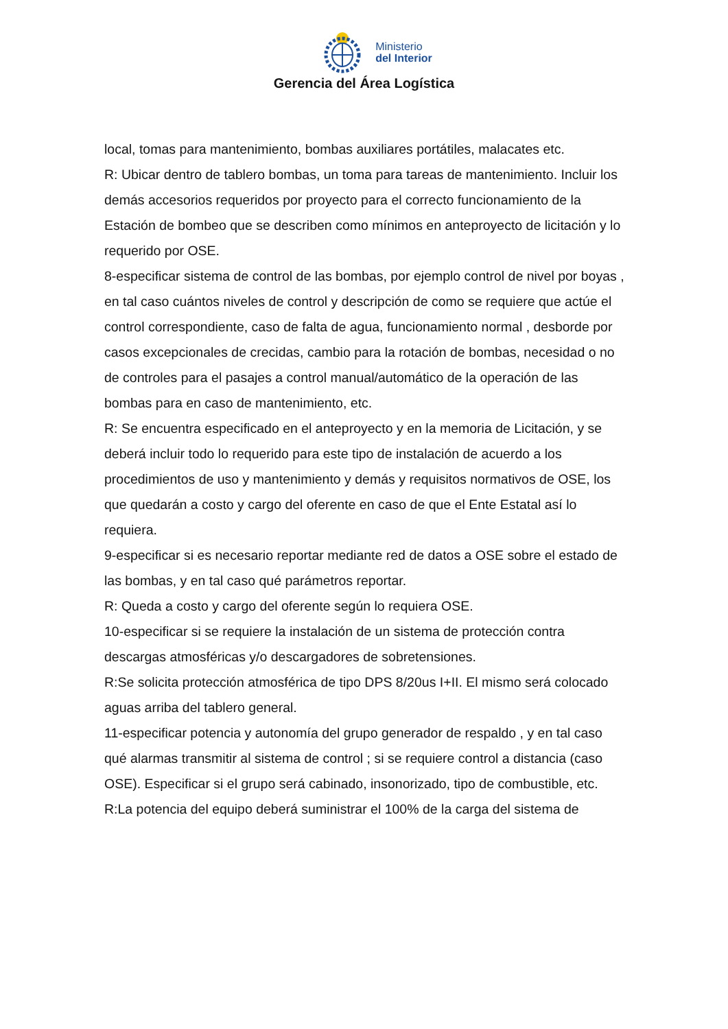Ministerio
del Interior
Gerencia del Área Logística
local, tomas para mantenimiento, bombas auxiliares portátiles, malacates etc.
R: Ubicar dentro de tablero bombas, un toma para tareas de mantenimiento. Incluir los demás accesorios requeridos por proyecto para el correcto funcionamiento de la Estación de bombeo que se describen como mínimos en anteproyecto de licitación y lo requerido por OSE.
8-especificar sistema de control de las bombas, por ejemplo control de nivel por boyas , en tal caso cuántos niveles de control y descripción de como se requiere que actúe el control correspondiente, caso de falta de agua, funcionamiento normal , desborde por casos excepcionales de crecidas, cambio para la rotación de bombas, necesidad o no de controles para el pasajes a control manual/automático de la operación de las bombas para en caso de mantenimiento, etc.
R: Se encuentra especificado en el anteproyecto y en la memoria de Licitación, y se deberá incluir todo lo requerido para este tipo de instalación de acuerdo a los procedimientos de uso y mantenimiento y demás y requisitos normativos de OSE, los que quedarán a costo y cargo del oferente en caso de que el Ente Estatal así lo requiera.
9-especificar si es necesario reportar mediante red de datos a OSE sobre el estado de las bombas, y en tal caso qué parámetros reportar.
R: Queda a costo y cargo del oferente según lo requiera OSE.
10-especificar si se requiere la instalación de un sistema de protección contra descargas atmosféricas y/o descargadores de sobretensiones.
R:Se solicita protección atmosférica de tipo DPS 8/20us I+II. El mismo será colocado aguas arriba del tablero general.
11-especificar potencia y autonomía del grupo generador de respaldo , y en tal caso qué alarmas transmitir al sistema de control ; si se requiere control a distancia (caso OSE). Especificar si el grupo será cabinado, insonorizado, tipo de combustible, etc.
R:La potencia del equipo deberá suministrar el 100% de la carga del sistema de